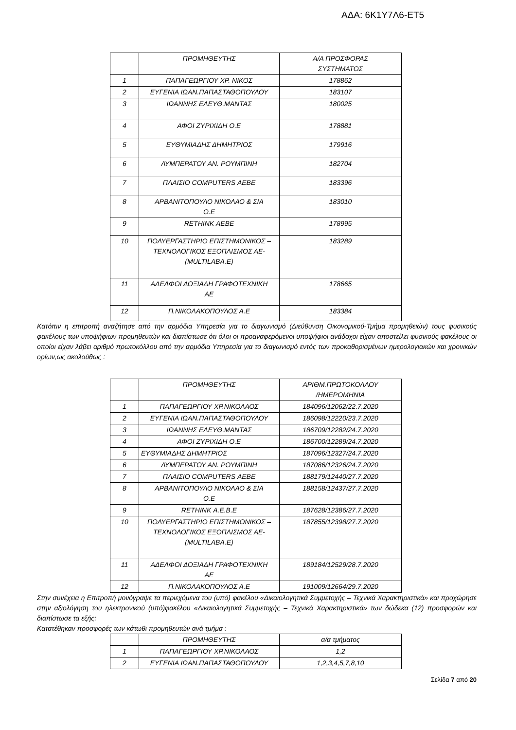ΑΔΑ: 6Κ1Υ7Λ6-ΕΤ5
| | ΠΡΟΜΗΘΕΥΤΗΣ | Α/Α ΠΡΟΣΦΟΡΑΣ ΣΥΣΤΗΜΑΤΟΣ |
| 1 | ΠΑΠΑΓΕΩΡΓΙΟΥ ΧΡ. ΝΙΚΟΣ | 178862 |
| 2 | ΕΥΓΕΝΙΑ ΙΩΑΝ.ΠΑΠΑΣΤΑΘΟΠΟΥΛΟΥ | 183107 |
| 3 | ΙΩΑΝΝΗΣ ΕΛΕΥΘ.ΜΑΝΤΑΣ | 180025 |
| 4 | ΑΦΟΙ ΖΥΡΙΧΙΔΗ Ο.Ε | 178881 |
| 5 | ΕΥΘΥΜΙΑΔΗΣ ΔΗΜΗΤΡΙΟΣ | 179916 |
| 6 | ΛΥΜΠΕΡΑΤΟΥ ΑΝ. ΡΟΥΜΠΙΝΗ | 182704 |
| 7 | ΠΛΑΙΣΙΟ COMPUTERS ΑΕΒΕ | 183396 |
| 8 | ΑΡΒΑΝΙΤΟΠΟΥΛΟ ΝΙΚΟΛΑΟ & ΣΙΑ Ο.Ε | 183010 |
| 9 | RETHINK ΑΕΒΕ | 178995 |
| 10 | ΠΟΛΥΕΡΓΑΣΤΗΡΙΟ ΕΠΙΣΤΗΜΟΝΙΚΟΣ – ΤΕΧΝΟΛΟΓΙΚΟΣ ΕΞΟΠΛΙΣΜΟΣ ΑΕ- (MULTILABA.E) | 183289 |
| 11 | ΑΔΕΛΦΟΙ ΔΟΞΙΑΔΗ ΓΡΑΦΟΤΕΧΝΙΚΗ ΑΕ | 178665 |
| 12 | Π.ΝΙΚΟΛΑΚΟΠΟΥΛΟΣ Α.Ε | 183384 |
Κατόπιν η επιτροπή αναζήτησε από την αρμόδια Υπηρεσία για το διαγωνισμό (Διεύθυνση Οικονομικού-Τμήμα προμηθειών) τους φυσικούς φακέλους των υποψήφιων προμηθευτών και διαπίστωσε ότι όλοι οι προαναφερόμενοι υποψήφιοι ανάδοχοι είχαν αποστείλει φυσικούς φακέλους οι οποίοι είχαν λάβει αριθμό πρωτοκόλλου από την αρμόδια Υπηρεσία για το διαγωνισμό εντός των προκαθορισμένων ημερολογιακών και χρονικών ορίων,ως ακολούθως :
| | ΠΡΟΜΗΘΕΥΤΗΣ | ΑΡΙΘΜ.ΠΡΩΤΟΚΟΛΛΟΥ /ΗΜΕΡΟΜΗΝΙΑ |
| 1 | ΠΑΠΑΓΕΩΡΓΙΟΥ ΧΡ.ΝΙΚΟΛΑΟΣ | 184096/12062/22.7.2020 |
| 2 | ΕΥΓΕΝΙΑ ΙΩΑΝ.ΠΑΠΑΣΤΑΘΟΠΟΥΛΟΥ | 186098/12220/23.7.2020 |
| 3 | ΙΩΑΝΝΗΣ ΕΛΕΥΘ.ΜΑΝΤΑΣ | 186709/12282/24.7.2020 |
| 4 | ΑΦΟΙ ΖΥΡΙΧΙΔΗ Ο.Ε | 186700/12289/24.7.2020 |
| 5 | ΕΥΘΥΜΙΑΔΗΣ ΔΗΜΗΤΡΙΟΣ | 187096/12327/24.7.2020 |
| 6 | ΛΥΜΠΕΡΑΤΟΥ ΑΝ. ΡΟΥΜΠΙΝΗ | 187086/12326/24.7.2020 |
| 7 | ΠΛΑΙΣΙΟ COMPUTERS ΑΕΒΕ | 188179/12440/27.7.2020 |
| 8 | ΑΡΒΑΝΙΤΟΠΟΥΛΟ ΝΙΚΟΛΑΟ & ΣΙΑ Ο.Ε | 188158/12437/27.7.2020 |
| 9 | RETHINK Α.Ε.Β.Ε | 187628/12386/27.7.2020 |
| 10 | ΠΟΛΥΕΡΓΑΣΤΗΡΙΟ ΕΠΙΣΤΗΜΟΝΙΚΟΣ – ΤΕΧΝΟΛΟΓΙΚΟΣ ΕΞΟΠΛΙΣΜΟΣ ΑΕ- (MULTILABA.E) | 187855/12398/27.7.2020 |
| 11 | ΑΔΕΛΦΟΙ ΔΟΞΙΑΔΗ ΓΡΑΦΟΤΕΧΝΙΚΗ ΑΕ | 189184/12529/28.7.2020 |
| 12 | Π.ΝΙΚΟΛΑΚΟΠΟΥΛΟΣ Α.Ε | 191009/12664/29.7.2020 |
Στην συνέχεια η Επιτροπή μονόγραψε τα περιεχόμενα του (υπό) φακέλου «Δικαιολογητικά Συμμετοχής – Τεχνικά Χαρακτηριστικά» και προχώρησε στην αξιολόγηση του ηλεκτρονικού (υπό)φακέλου «Δικαιολογητικά Συμμετοχής – Τεχνικά Χαρακτηριστικά» των δώδεκα (12) προσφορών και διαπίστωσε τα εξής:
Κατατέθηκαν προσφορές των κάτωθι προμηθευτών ανά τμήμα :
| | ΠΡΟΜΗΘΕΥΤΗΣ | α/α τμήματος |
| 1 | ΠΑΠΑΓΕΩΡΓΙΟΥ ΧΡ.ΝΙΚΟΛΑΟΣ | 1,2 |
| 2 | ΕΥΓΕΝΙΑ ΙΩΑΝ.ΠΑΠΑΣΤΑΘΟΠΟΥΛΟΥ | 1,2,3,4,5,7,8,10 |
Σελίδα 7 από 20